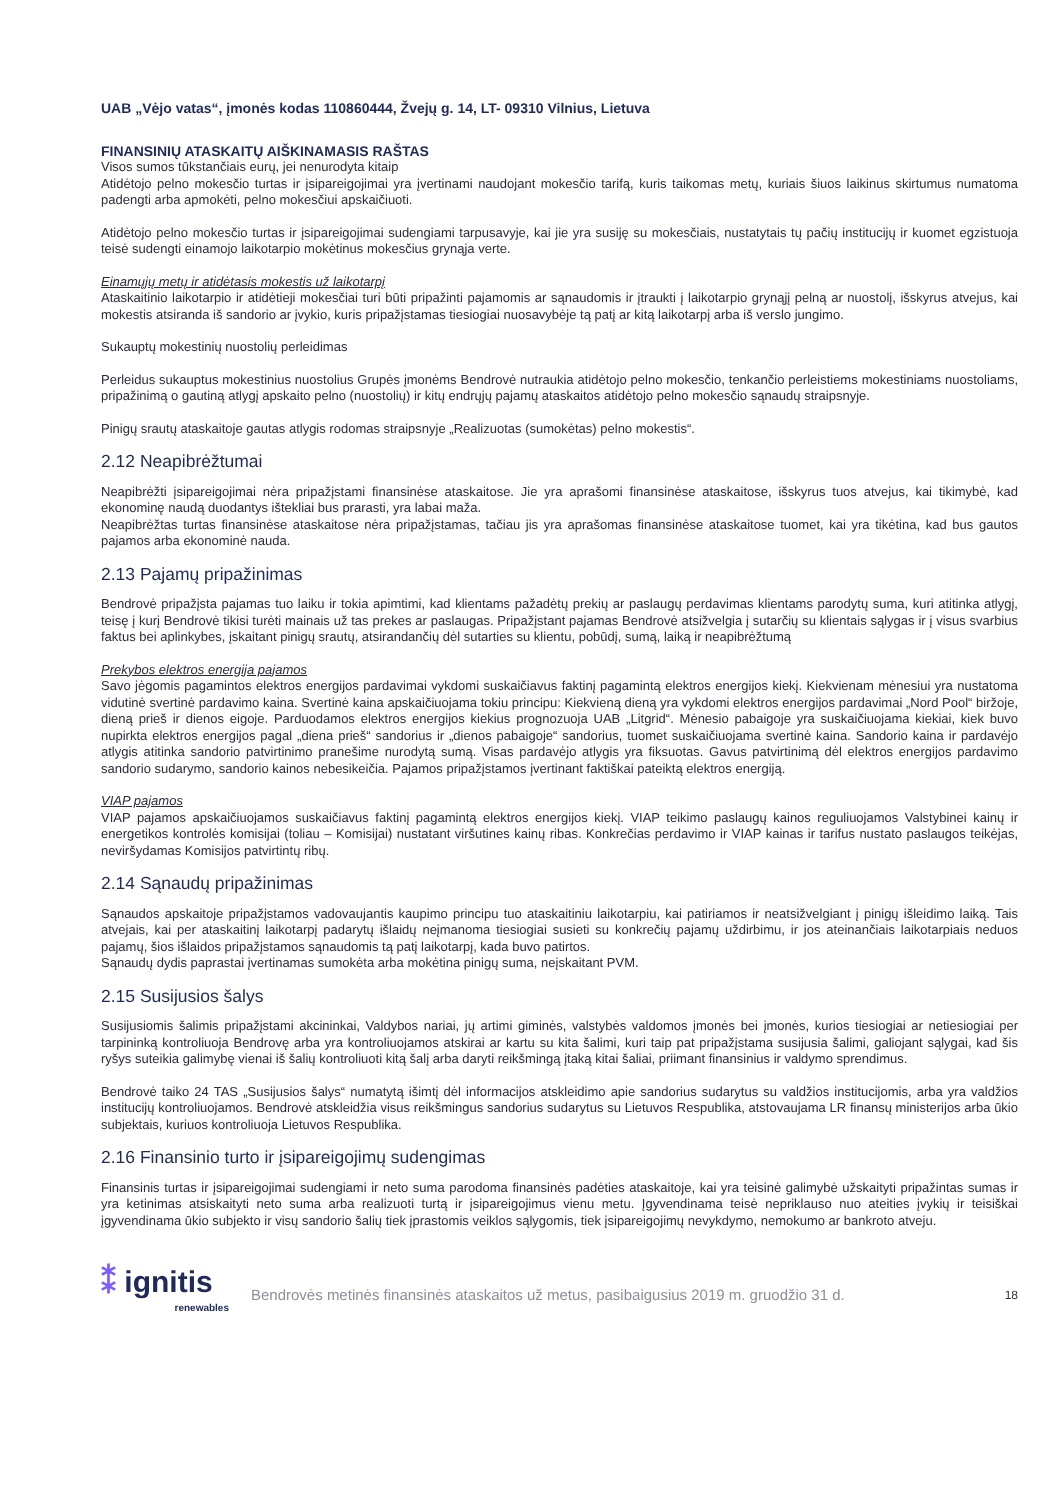UAB „Vėjo vatas“, įmonės kodas 110860444, Žvejų g. 14, LT- 09310 Vilnius, Lietuva
FINANSINIŲ ATASKAITŲ AIŠKINAMASIS RAŠTAS
Visos sumos tūkstančiais eurų, jei nenurodyta kitaip
Atidėtojo pelno mokesčio turtas ir įsipareigojimai yra įvertinami naudojant mokesčio tarifą, kuris taikomas metų, kuriais šiuos laikinus skirtumus numatoma padengti arba apmokėti, pelno mokesčiui apskaičiuoti.
Atidėtojo pelno mokesčio turtas ir įsipareigojimai sudengiami tarpusavyje, kai jie yra susiję su mokesčiais, nustatytais tų pačių institucijų ir kuomet egzistuoja teisė sudengti einamojo laikotarpio mokėtinus mokesčius grynąja verte.
Einamųjų metų ir atidėtasis mokestis už laikotarpį
Ataskaitinio laikotarpio ir atidėtieji mokesčiai turi būti pripažinti pajamomis ar sąnaudomis ir įtraukti į laikotarpio grynąjį pelną ar nuostolį, išskyrus atvejus, kai mokestis atsiranda iš sandorio ar įvykio, kuris pripažįstamas tiesiogiai nuosavybėje tą patį ar kitą laikotarpį arba iš verslo jungimo.
Sukauptų mokestinių nuostolių perleidimas
Perleidus sukauptus mokestinius nuostolius Grupės įmonėms Bendrovė nutraukia atidėtojo pelno mokesčio, tenkančio perleistiems mokestiniams nuostoliams, pripažinimą o gautiną atlygį apskaito pelno (nuostolių) ir kitų endrųjų pajamų ataskaitos atidėtojo pelno mokesčio sąnaudų straipsnyje.
Pinigų srautų ataskaitoje gautas atlygis rodomas straipsnyje „Realizuotas (sumokėtas) pelno mokestis“.
2.12 Neapibrėžtumai
Neapibrėžti įsipareigojimai nėra pripažįstami finansinėse ataskaitose. Jie yra aprašomi finansinėse ataskaitose, išskyrus tuos atvejus, kai tikimybė, kad ekonominę naudą duodantys ištekliai bus prarasti, yra labai maža.
Neapibrėžtas turtas finansinėse ataskaitose nėra pripažįstamas, tačiau jis yra aprašomas finansinėse ataskaitose tuomet, kai yra tikėtina, kad bus gautos pajamos arba ekonominė nauda.
2.13 Pajamų pripažinimas
Bendrovė pripažįsta pajamas tuo laiku ir tokia apimtimi, kad klientams pažadėtų prekių ar paslaugų perdavimas klientams parodytų suma, kuri atitinka atlygį, teisę į kurį Bendrovė tikisi turėti mainais už tas prekes ar paslaugas. Pripažįstant pajamas Bendrovė atsižvelgia į sutarčių su klientais sąlygas ir į visus svarbius faktus bei aplinkybes, įskaitant pinigų srautų, atsirandančių dėl sutarties su klientu, pobūdį, sumą, laiką ir neapibrėžtumą
Prekybos elektros energija pajamos
Savo jėgomis pagamintos elektros energijos pardavimai vykdomi suskaičiavus faktinį pagamintą elektros energijos kiekį. Kiekvienam mėnesiui yra nustatoma vidutinė svertinė pardavimo kaina. Svertinė kaina apskaičiuojama tokiu principu: Kiekvieną dieną yra vykdomi elektros energijos pardavimai „Nord Pool“ biržoje, dieną prieš ir dienos eigoje. Parduodamos elektros energijos kiekius prognozuoja UAB „Litgrid“. Mėnesio pabaigoje yra suskaičiuojama kiekiai, kiek buvo nupirkta elektros energijos pagal „diena prieš“ sandorius ir „dienos pabaigoje“ sandorius, tuomet suskaičiuojama svertinė kaina. Sandorio kaina ir pardavėjo atlygis atitinka sandorio patvirtinimo pranešime nurodytą sumą. Visas pardavėjo atlygis yra fiksuotas. Gavus patvirtinimą dėl elektros energijos pardavimo sandorio sudarymo, sandorio kainos nebesikeičia. Pajamos pripažįstamos įvertinant faktiškai pateiktą elektros energiją.
VIAP pajamos
VIAP pajamos apskaičiuojamos suskaičiavus faktinį pagamintą elektros energijos kiekį. VIAP teikimo paslaugų kainos reguliuojamos Valstybinei kainų ir energetikos kontrolės komisijai (toliau – Komisijai) nustatant viršutines kainų ribas. Konkrečias perdavimo ir VIAP kainas ir tarifus nustato paslaugos teikėjas, neviršydamas Komisijos patvirtintų ribų.
2.14 Sąnaudų pripažinimas
Sąnaudos apskaitoje pripažįstamos vadovaujantis kaupimo principu tuo ataskaitiniu laikotarpiu, kai patiriamos ir neatsižvelgiant į pinigų išleidimo laiką. Tais atvejais, kai per ataskaitinį laikotarpį padarytų išlaidų neįmanoma tiesiogiai susieti su konkrečių pajamų uždirbimu, ir jos ateinančiais laikotarpiais neduos pajamų, šios išlaidos pripažįstamos sąnaudomis tą patį laikotarpį, kada buvo patirtos.
Sąnaudų dydis paprastai įvertinamas sumokėta arba mokėtina pinigų suma, neįskaitant PVM.
2.15 Susijusios šalys
Susijusiomis šalimis pripažįstami akcininkai, Valdybos nariai, jų artimi giminės, valstybės valdomos įmonės bei įmonės, kurios tiesiogiai ar netiesiogiai per tarpininką kontroliuoja Bendrovę arba yra kontroliuojamos atskirai ar kartu su kita šalimi, kuri taip pat pripažįstama susijusia šalimi, galiojant sąlygai, kad šis ryšys suteikia galimybę vienai iš šalių kontroliuoti kitą šalį arba daryti reikšmingą įtaką kitai šaliai, priimant finansinius ir valdymo sprendimus.
Bendrovė taiko 24 TAS „Susijusios šalys“ numatytą išimtį dėl informacijos atskleidimo apie sandorius sudarytus su valdžios institucijomis, arba yra valdžios institucijų kontroliuojamos. Bendrovė atskleidžia visus reikšmingus sandorius sudarytus su Lietuvos Respublika, atstovaujama LR finansų ministerijos arba ūkio subjektais, kuriuos kontroliuoja Lietuvos Respublika.
2.16 Finansinio turto ir įsipareigojimų sudengimas
Finansinis turtas ir įsipareigojimai sudengiami ir neto suma parodoma finansinės padėties ataskaitoje, kai yra teisinė galimybė užskaityti pripažintas sumas ir yra ketinimas atsiskaityti neto suma arba realizuoti turtą ir įsipareigojimus vienu metu. Įgyvendinama teisė nepriklauso nuo ateities įvykių ir teisiškai įgyvendinama ūkio subjekto ir visų sandorio šalių tiek įprastomis veiklos sąlygomis, tiek įsipareigojimų nevykdymo, nemokumo ar bankroto atveju.
⁑ ignitis
renewables
Bendrovės metinės finansinės ataskaitos už metus, pasibaigusius 2019 m. gruodžio 31 d.
18